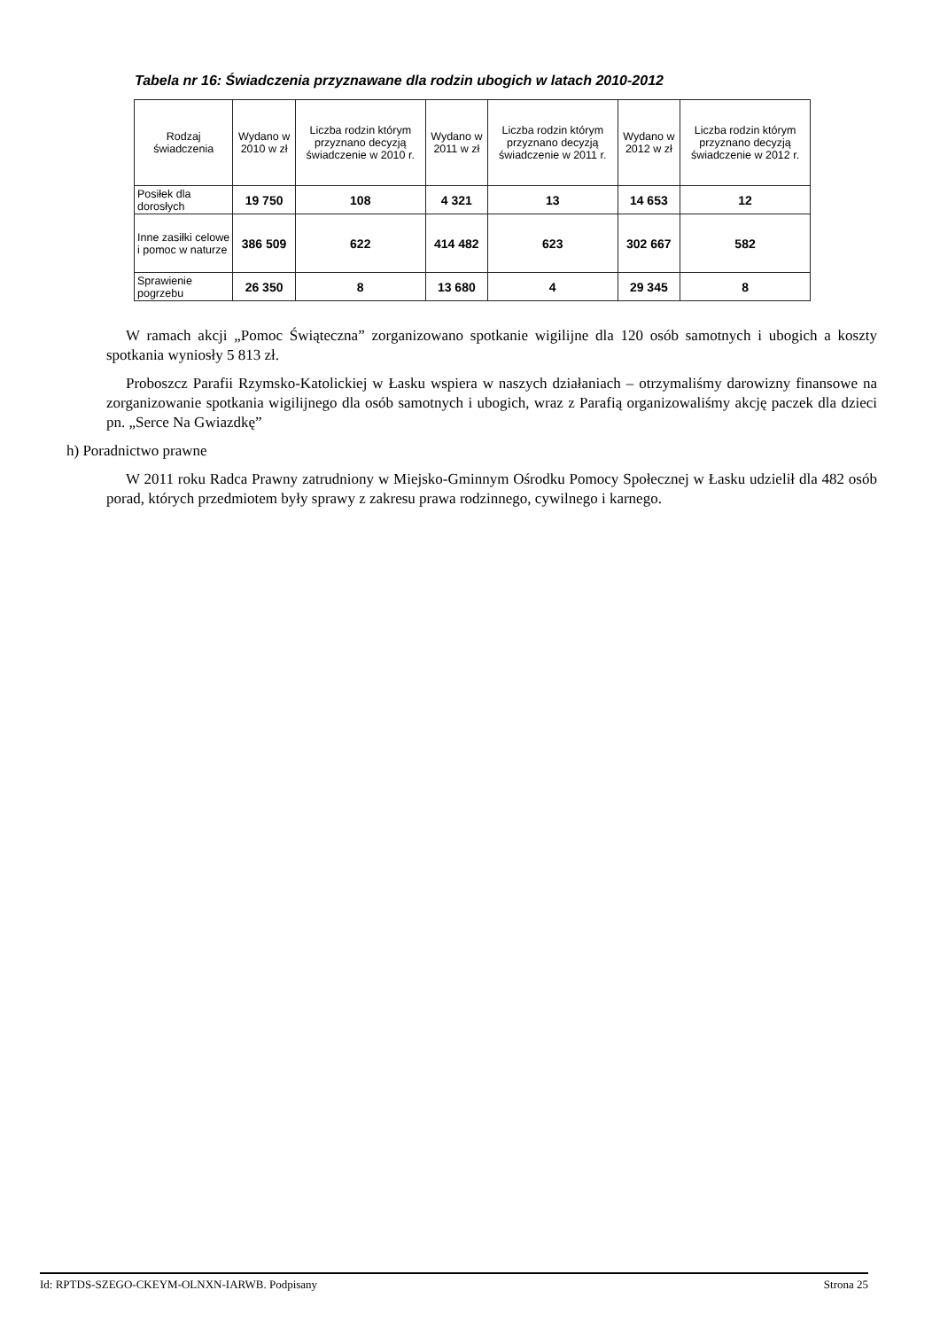Tabela nr 16: Świadczenia przyznawane dla rodzin ubogich w latach 2010-2012
| Rodzaj świadczenia | Wydano w 2010 w zł | Liczba rodzin którym przyznano decyzją świadczenie w 2010 r. | Wydano w 2011 w zł | Liczba rodzin którym przyznano decyzją świadczenie w 2011 r. | Wydano w 2012 w zł | Liczba rodzin którym przyznano decyzją świadczenie w 2012 r. |
| --- | --- | --- | --- | --- | --- | --- |
| Posiłek dla dorosłych | 19 750 | 108 | 4 321 | 13 | 14 653 | 12 |
| Inne zasiłki celowe i pomoc w naturze | 386 509 | 622 | 414 482 | 623 | 302 667 | 582 |
| Sprawienie pogrzebu | 26 350 | 8 | 13 680 | 4 | 29 345 | 8 |
W ramach akcji „Pomoc Świąteczna” zorganizowano spotkanie wigilijne dla 120 osób samotnych i ubogich a koszty spotkania wyniosły 5 813 zł.
Proboszcz Parafii Rzymsko-Katolickiej w Łasku wspiera w naszych działaniach – otrzymaliśmy darowizny finansowe na zorganizowanie spotkania wigilijnego dla osób samotnych i ubogich, wraz z Parafią organizowaliśmy akcję paczek dla dzieci pn. „Serce Na Gwiazdkę”
h) Poradnictwo prawne
W 2011 roku Radca Prawny zatrudniony w Miejsko-Gminnym Ośrodku Pomocy Społecznej w Łasku udzielił dla 482 osób porad, których przedmiotem były sprawy z zakresu prawa rodzinnego, cywilnego i karnego.
Id: RPTDS-SZEGO-CKEYM-OLNXN-IARWB. Podpisany Strona 25